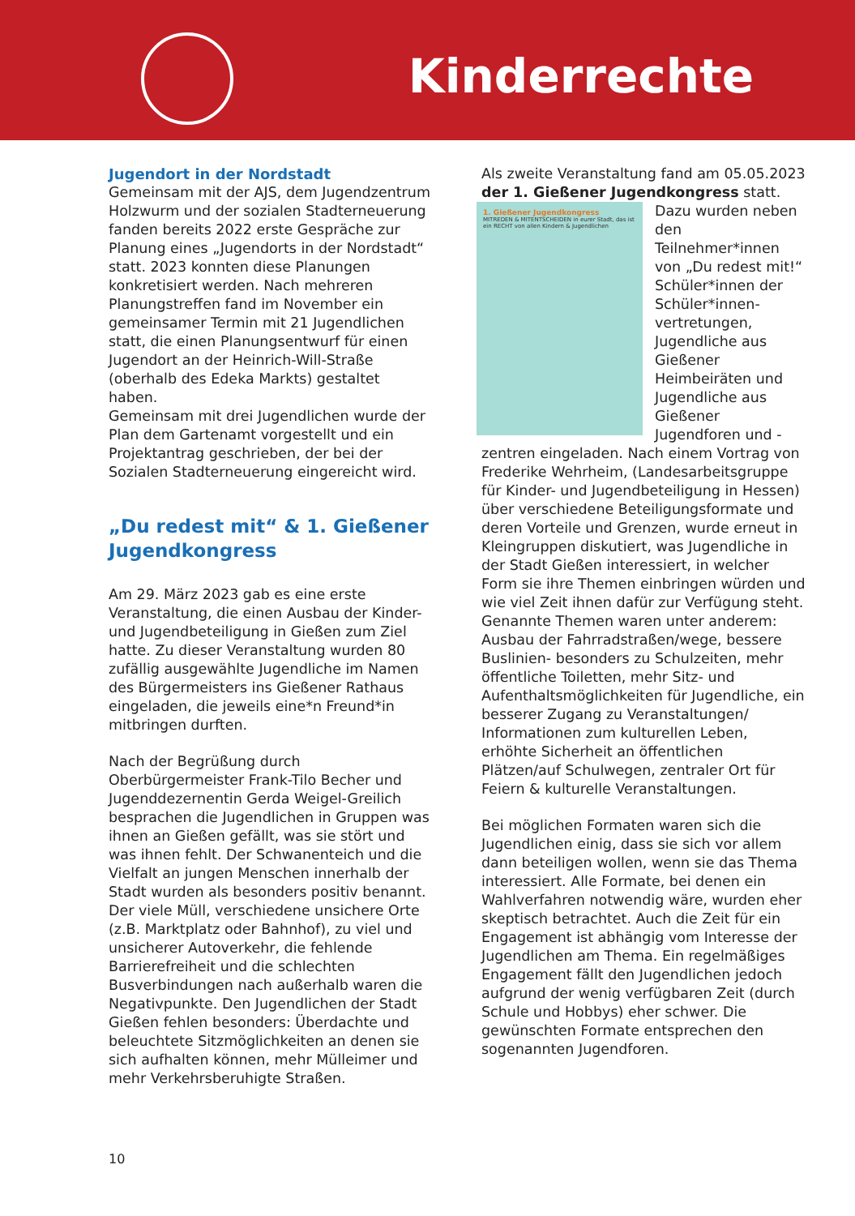Kinderrechte
Jugendort in der Nordstadt
Gemeinsam mit der AJS, dem Jugendzentrum Holzwurm und der sozialen Stadterneuerung fanden bereits 2022 erste Gespräche zur Planung eines „Jugendorts in der Nordstadt“ statt. 2023 konnten diese Planungen konkretisiert werden. Nach mehreren Planungstreffen fand im November ein gemeinsamer Termin mit 21 Jugendlichen statt, die einen Planungsentwurf für einen Jugendort an der Heinrich-Will-Straße (oberhalb des Edeka Markts) gestaltet haben.
Gemeinsam mit drei Jugendlichen wurde der Plan dem Gartenamt vorgestellt und ein Projektantrag geschrieben, der bei der Sozialen Stadterneuerung eingereicht wird.
„Du redest mit“ & 1. Gießener Jugendkongress
Am 29. März 2023 gab es eine erste Veranstaltung, die einen Ausbau der Kinder- und Jugendbeteiligung in Gießen zum Ziel hatte. Zu dieser Veranstaltung wurden 80 zufällig ausgewählte Jugendliche im Namen des Bürgermeisters ins Gießener Rathaus eingeladen, die jeweils eine*n Freund*in mitbringen durften.
Nach der Begrüßung durch Oberbürgermeister Frank-Tilo Becher und Jugenddezernentin Gerda Weigel-Greilich besprachen die Jugendlichen in Gruppen was ihnen an Gießen gefällt, was sie stört und was ihnen fehlt. Der Schwanenteich und die Vielfalt an jungen Menschen innerhalb der Stadt wurden als besonders positiv benannt. Der viele Müll, verschiedene unsichere Orte (z.B. Marktplatz oder Bahnhof), zu viel und unsicherer Autoverkehr, die fehlende Barrierefreiheit und die schlechten Busverbindungen nach außerhalb waren die Negativpunkte. Den Jugendlichen der Stadt Gießen fehlen besonders: Überdachte und beleuchtete Sitzmöglichkeiten an denen sie sich aufhalten können, mehr Mülleimer und mehr Verkehrsberuhigte Straßen.
Als zweite Veranstaltung fand am 05.05.2023 der 1. Gießener Jugendkongress statt.
1. Gießener Jugendkongress
MITREDEN & MITENTSCHEIDEN in eurer Stadt, das ist ein RECHT von allen Kindern & Jugendlichen
Dazu wurden neben den Teilnehmer*innen von „Du redest mit!“ Schüler*innen der Schüler*innen-vertretungen, Jugendliche aus Gießener Heimbeiräten und Jugendliche aus Gießener Jugendforen und -zentren eingeladen. Nach einem Vortrag von Frederike Wehrheim, (Landesarbeitsgruppe für Kinder- und Jugendbeteiligung in Hessen) über verschiedene Beteiligungsformate und deren Vorteile und Grenzen, wurde erneut in Kleingruppen diskutiert, was Jugendliche in der Stadt Gießen interessiert, in welcher Form sie ihre Themen einbringen würden und wie viel Zeit ihnen dafür zur Verfügung steht. Genannte Themen waren unter anderem: Ausbau der Fahrradstraßen/wege, bessere Buslinien- besonders zu Schulzeiten, mehr öffentliche Toiletten, mehr Sitz- und Aufenthaltsmöglichkeiten für Jugendliche, ein besserer Zugang zu Veranstaltungen/ Informationen zum kulturellen Leben, erhöhte Sicherheit an öffentlichen Plätzen/auf Schulwegen, zentraler Ort für Feiern & kulturelle Veranstaltungen.
Bei möglichen Formaten waren sich die Jugendlichen einig, dass sie sich vor allem dann beteiligen wollen, wenn sie das Thema interessiert. Alle Formate, bei denen ein Wahlverfahren notwendig wäre, wurden eher skeptisch betrachtet. Auch die Zeit für ein Engagement ist abhängig vom Interesse der Jugendlichen am Thema. Ein regelmäßiges Engagement fällt den Jugendlichen jedoch aufgrund der wenig verfügbaren Zeit (durch Schule und Hobbys) eher schwer. Die gewünschten Formate entsprechen den sogenannten Jugendforen.
10